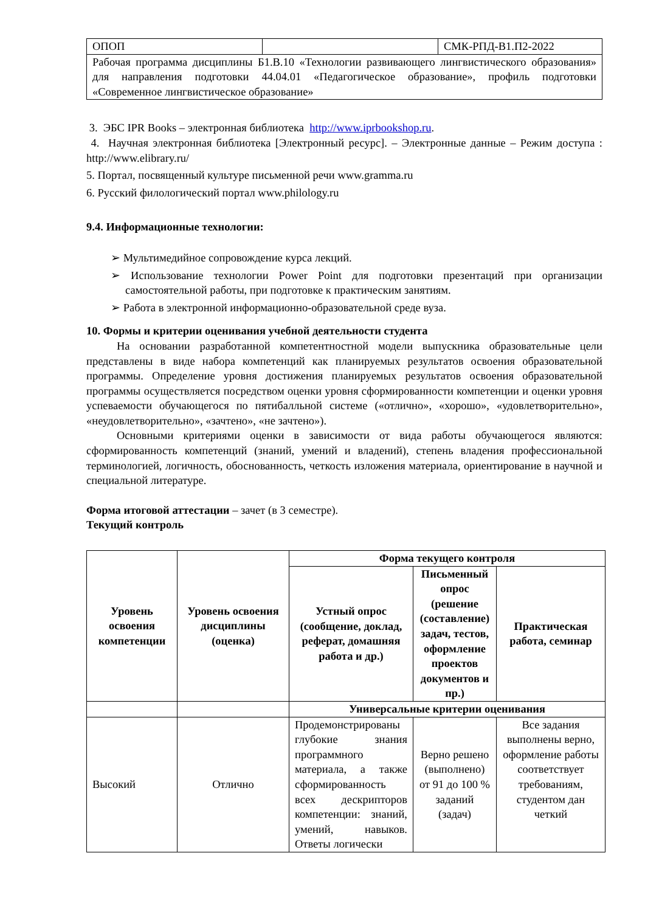| ОПОП | | СМК-РПД-В1.П2-2022 |
| Рабочая программа дисциплины Б1.В.10 «Технологии развивающего лингвистического образования» для направления подготовки 44.04.01 «Педагогическое образование», профиль подготовки «Современное лингвистическое образование» | | |
3. ЭБС IPR Books – электронная библиотека http://www.iprbookshop.ru.
4. Научная электронная библиотека [Электронный ресурс]. – Электронные данные – Режим доступа : http://www.elibrary.ru/
5. Портал, посвященный культуре письменной речи www.gramma.ru
6. Русский филологический портал www.philology.ru
9.4. Информационные технологии:
➢ Мультимедийное сопровождение курса лекций.
➢ Использование технологии Power Point для подготовки презентаций при организации самостоятельной работы, при подготовке к практическим занятиям.
➢ Работа в электронной информационно-образовательной среде вуза.
10. Формы и критерии оценивания учебной деятельности студента
На основании разработанной компетентностной модели выпускника образовательные цели представлены в виде набора компетенций как планируемых результатов освоения образовательной программы. Определение уровня достижения планируемых результатов освоения образовательной программы осуществляется посредством оценки уровня сформированности компетенции и оценки уровня успеваемости обучающегося по пятибалльной системе («отлично», «хорошо», «удовлетворительно», «неудовлетворительно», «зачтено», «не зачтено»).
Основными критериями оценки в зависимости от вида работы обучающегося являются: сформированность компетенций (знаний, умений и владений), степень владения профессиональной терминологией, логичность, обоснованность, четкость изложения материала, ориентирование в научной и специальной литературе.
Форма итоговой аттестации – зачет (в 3 семестре).
Текущий контроль
| Уровень освоения компетенции | Уровень освоения дисциплины (оценка) | Форма текущего контроля | | |
| --- | --- | --- | --- | --- |
| | | Устный опрос (сообщение, доклад, реферат, домашняя работа и др.) | Письменный опрос (решение (составление) задач, тестов, оформление проектов документов и пр.) | Практическая работа, семинар |
| | | Универсальные критерии оценивания | | |
| Высокий | Отлично | Продемонстрированы глубокие знания программного материала, а также сформированность всех дескрипторов компетенции: знаний, умений, навыков. Ответы логически | Верно решено (выполнено) от 91 до 100 % заданий (задач) | Все задания выполнены верно, оформление работы соответствует требованиям, студентом дан четкий |